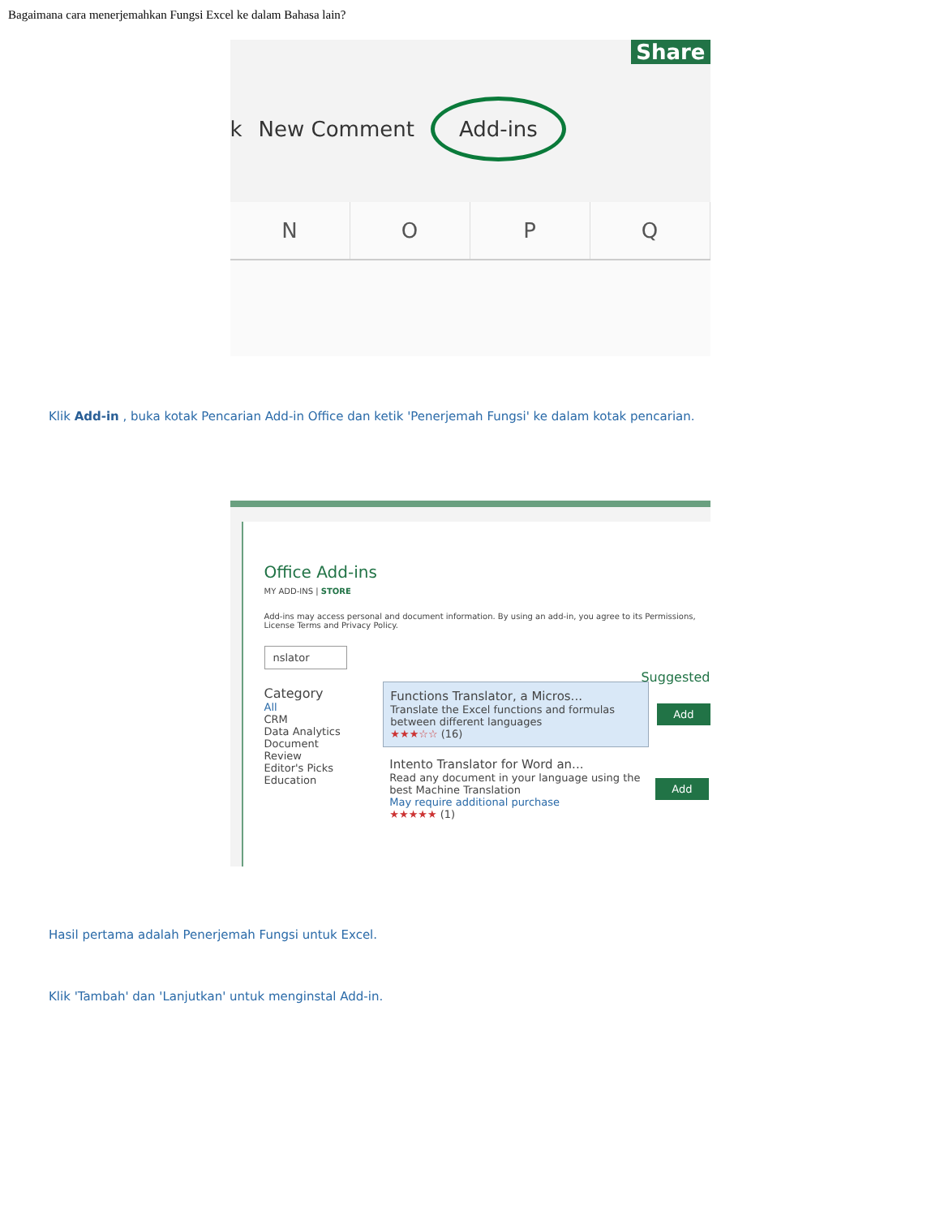Bagaimana cara menerjemahkan Fungsi Excel ke dalam Bahasa lain?
Share
k New Comment Add-ins
N O P Q
Klik Add-in , buka kotak Pencarian Add-in Office dan ketik 'Penerjemah Fungsi' ke dalam kotak pencarian.
Office Add-ins
MY ADD-INS | STORE
Add-ins may access personal and document information. By using an add-in, you agree to its Permissions, License Terms and Privacy Policy.
nslator
Category
All
CRM
Data Analytics
Document Review
Editor's Picks
Education
Functions Translator, a Micros...
Translate the Excel functions and formulas between different languages
★★★☆☆ (16)
Add
Intento Translator for Word an...
Read any document in your language using the best Machine Translation
May require additional purchase
★★★★★ (1)
Add
Suggested
Hasil pertama adalah Penerjemah Fungsi untuk Excel.
Klik 'Tambah' dan 'Lanjutkan' untuk menginstal Add-in.